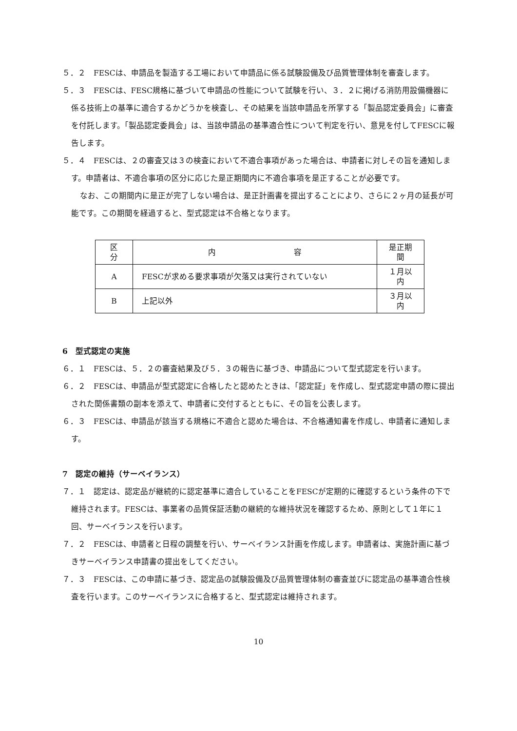５．２　FESCは、申請品を製造する工場において申請品に係る試験設備及び品質管理体制を審査します。
５．３　FESCは、FESC規格に基づいて申請品の性能について試験を行い、３．２に掲げる消防用設備機器に係る技術上の基準に適合するかどうかを検査し、その結果を当該申請品を所掌する「製品認定委員会」に審査を付託します。「製品認定委員会」は、当該申請品の基準適合性について判定を行い、意見を付してFESCに報告します。
５．４　FESCは、２の審査又は３の検査において不適合事項があった場合は、申請者に対しその旨を通知します。申請者は、不適合事項の区分に応じた是正期間内に不適合事項を是正することが必要です。
なお、この期間内に是正が完了しない場合は、是正計画書を提出することにより、さらに２ヶ月の延長が可能です。この期間を経過すると、型式認定は不合格となります。
| 区 分 | 内 容 | 是正期間 |
| A | FESCが求める要求事項が欠落又は実行されていない | １月以内 |
| B | 上記以外 | ３月以内 |
6　型式認定の実施
６．１　FESCは、５．２の審査結果及び５．３の報告に基づき、申請品について型式認定を行います。
６．２　FESCは、申請品が型式認定に合格したと認めたときは、「認定証」を作成し、型式認定申請の際に提出された関係書類の副本を添えて、申請者に交付するとともに、その旨を公表します。
６．３　FESCは、申請品が該当する規格に不適合と認めた場合は、不合格通知書を作成し、申請者に通知します。
7　認定の維持（サーベイランス）
７．１　認定は、認定品が継続的に認定基準に適合していることをFESCが定期的に確認するという条件の下で維持されます。FESCは、事業者の品質保証活動の継続的な維持状況を確認するため、原則として１年に１回、サーベイランスを行います。
７．２　FESCは、申請者と日程の調整を行い、サーベイランス計画を作成します。申請者は、実施計画に基づきサーベイランス申請書の提出をしてください。
７．３　FESCは、この申請に基づき、認定品の試験設備及び品質管理体制の審査並びに認定品の基準適合性検査を行います。このサーベイランスに合格すると、型式認定は維持されます。
10